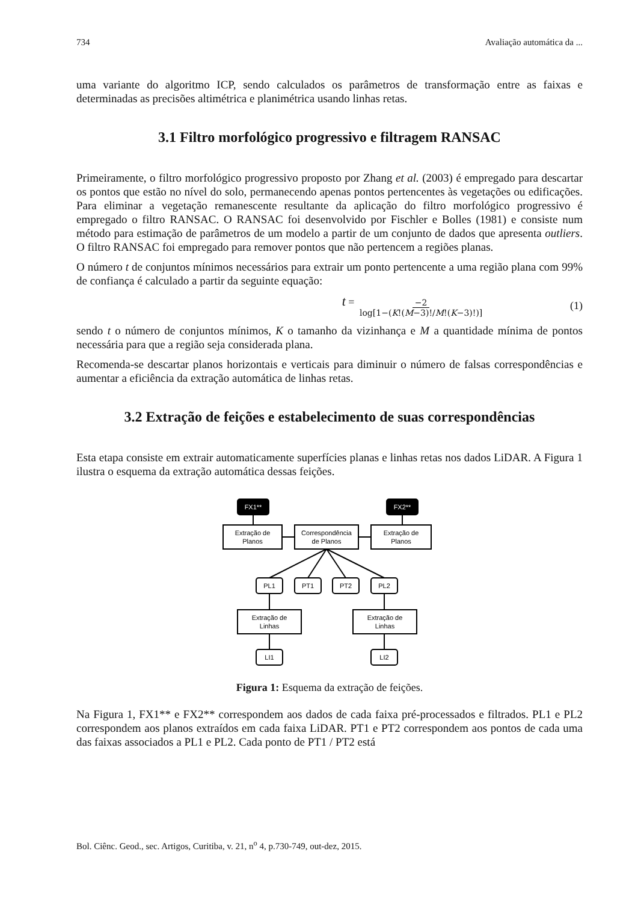734 Avaliação automática da ...
uma variante do algoritmo ICP, sendo calculados os parâmetros de transformação entre as faixas e determinadas as precisões altimétrica e planimétrica usando linhas retas.
3.1 Filtro morfológico progressivo e filtragem RANSAC
Primeiramente, o filtro morfológico progressivo proposto por Zhang et al. (2003) é empregado para descartar os pontos que estão no nível do solo, permanecendo apenas pontos pertencentes às vegetações ou edificações. Para eliminar a vegetação remanescente resultante da aplicação do filtro morfológico progressivo é empregado o filtro RANSAC. O RANSAC foi desenvolvido por Fischler e Bolles (1981) e consiste num método para estimação de parâmetros de um modelo a partir de um conjunto de dados que apresenta outliers. O filtro RANSAC foi empregado para remover pontos que não pertencem a regiões planas.
O número t de conjuntos mínimos necessários para extrair um ponto pertencente a uma região plana com 99% de confiança é calculado a partir da seguinte equação:
t = −2 log[1−(K!(M−3)!/M!(K−3)!)] (1)
sendo t o número de conjuntos mínimos, K o tamanho da vizinhança e M a quantidade mínima de pontos necessária para que a região seja considerada plana.
Recomenda-se descartar planos horizontais e verticais para diminuir o número de falsas correspondências e aumentar a eficiência da extração automática de linhas retas.
3.2 Extração de feições e estabelecimento de suas correspondências
Esta etapa consiste em extrair automaticamente superfícies planas e linhas retas nos dados LiDAR. A Figura 1 ilustra o esquema da extração automática dessas feições.
FX1**
FX2**
Extração de
Planos
Correspondência
de Planos
Extração de
Planos
PL1
PT1
PT2
PL2
Extração de
Linhas
Extração de
Linhas
LI1
LI2
Figura 1: Esquema da extração de feições.
Na Figura 1, FX1** e FX2** correspondem aos dados de cada faixa pré-processados e filtrados. PL1 e PL2 correspondem aos planos extraídos em cada faixa LiDAR. PT1 e PT2 correspondem aos pontos de cada uma das faixas associados a PL1 e PL2. Cada ponto de PT1 / PT2 está
Bol. Ciênc. Geod., sec. Artigos, Curitiba, v. 21, n<sup>o</sup> 4, p.730-749, out-dez, 2015.